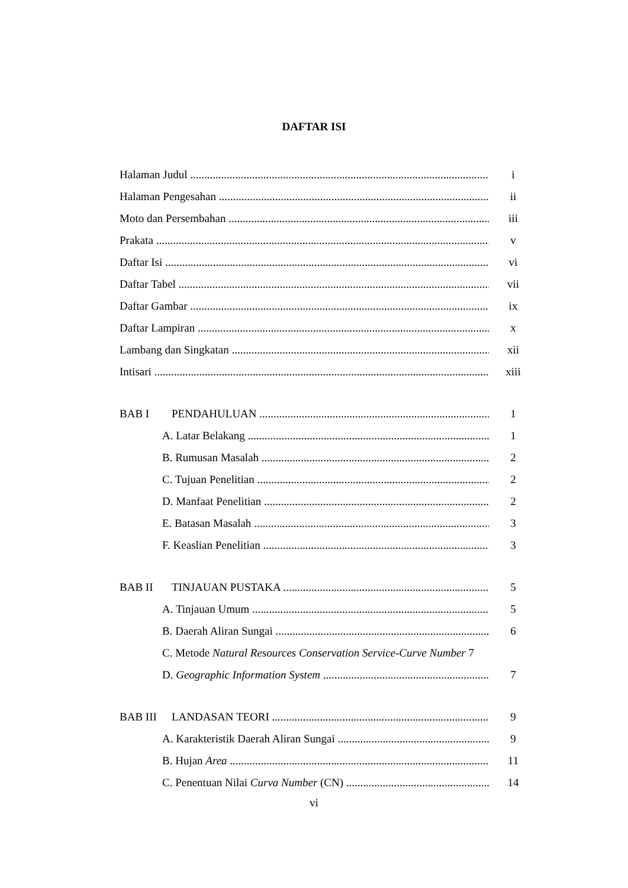DAFTAR ISI
Halaman Judul i
Halaman Pengesahan ii
Moto dan Persembahan iii
Prakata v
Daftar Isi vi
Daftar Tabel vii
Daftar Gambar ix
Daftar Lampiran x
Lambang dan Singkatan xii
Intisari xiii
BAB I PENDAHULUAN 1
A. Latar Belakang 1
B. Rumusan Masalah 2
C. Tujuan Penelitian 2
D. Manfaat Penelitian 2
E. Batasan Masalah 3
F. Keaslian Penelitian 3
BAB II TINJAUAN PUSTAKA 5
A. Tinjauan Umum 5
B. Daerah Aliran Sungai 6
C. Metode Natural Resources Conservation Service-Curve Number 7
D. Geographic Information System 7
BAB III LANDASAN TEORI 9
A. Karakteristik Daerah Aliran Sungai 9
B. Hujan Area 11
C. Penentuan Nilai Curva Number (CN) 14
vi